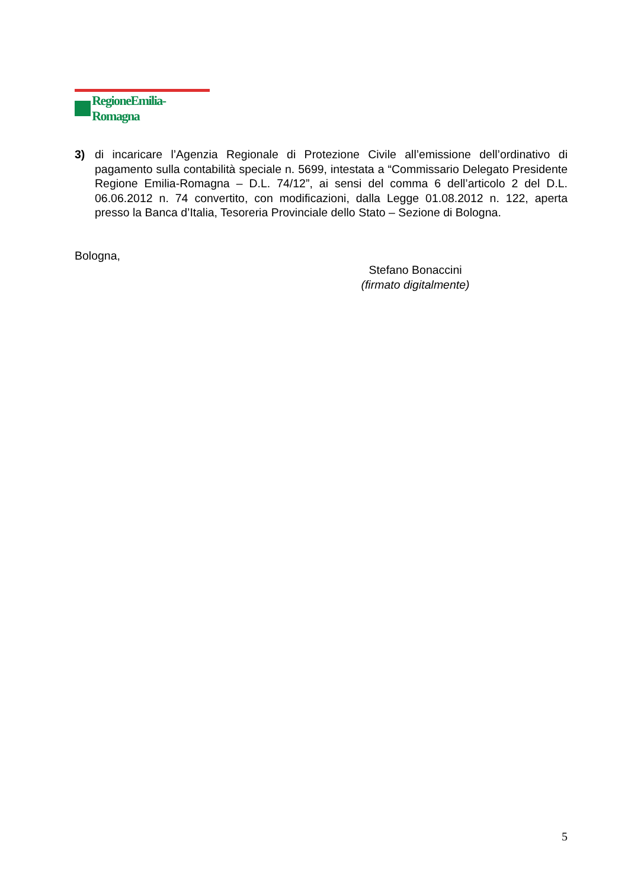RegioneEmilia-Romagna
3) di incaricare l’Agenzia Regionale di Protezione Civile all’emissione dell’ordinativo di pagamento sulla contabilità speciale n. 5699, intestata a “Commissario Delegato Presidente Regione Emilia-Romagna – D.L. 74/12”, ai sensi del comma 6 dell’articolo 2 del D.L. 06.06.2012 n. 74 convertito, con modificazioni, dalla Legge 01.08.2012 n. 122, aperta presso la Banca d’Italia, Tesoreria Provinciale dello Stato – Sezione di Bologna.
Bologna,
Stefano Bonaccini
(firmato digitalmente)
5